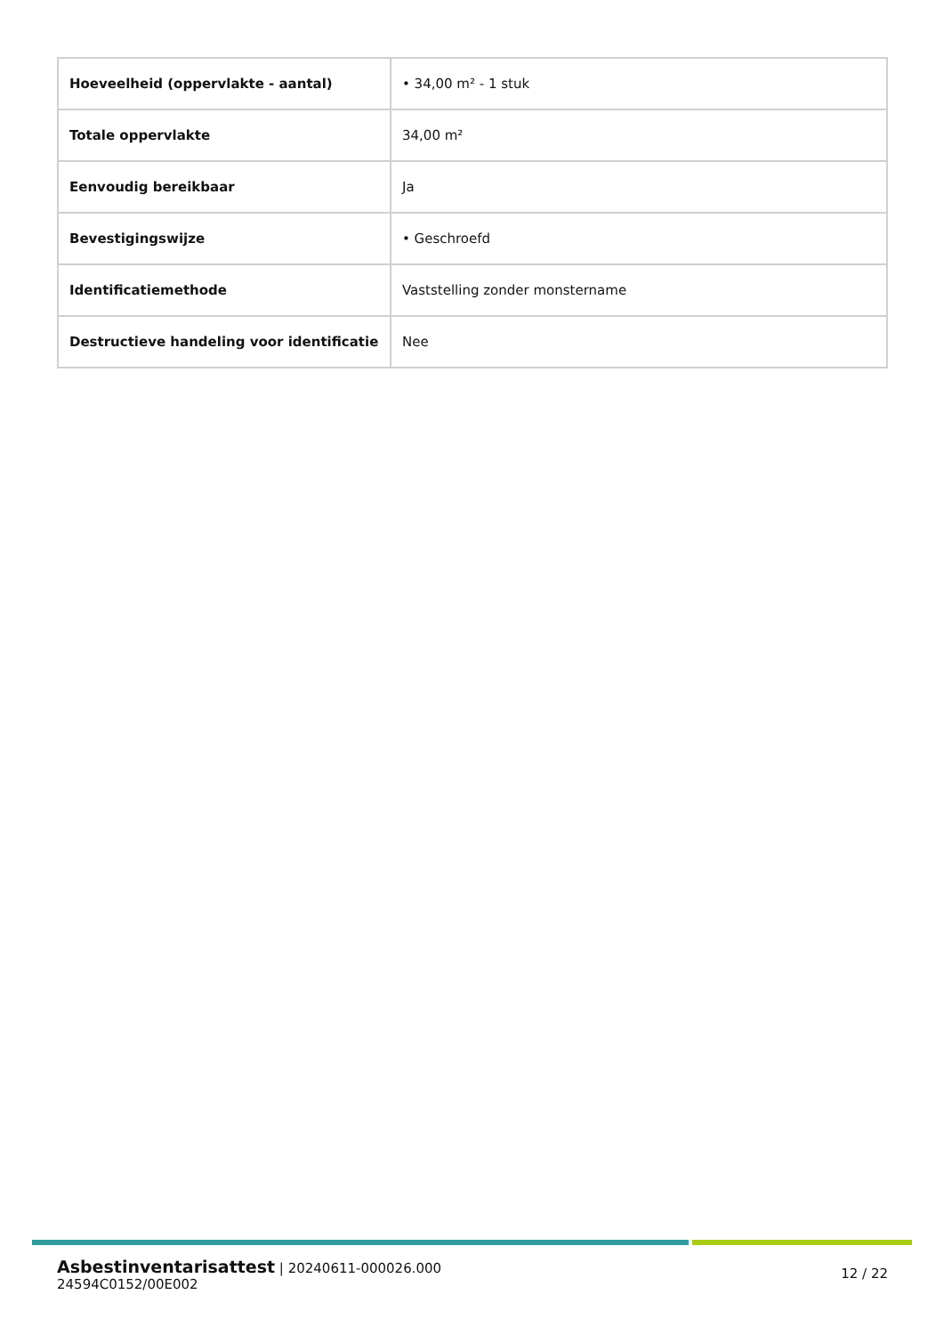| Hoeveelheid (oppervlakte - aantal) | • 34,00 m² - 1 stuk |
| Totale oppervlakte | 34,00 m² |
| Eenvoudig bereikbaar | Ja |
| Bevestigingswijze | • Geschroefd |
| Identificatiemethode | Vaststelling zonder monstername |
| Destructieve handeling voor identificatie | Nee |
Asbestinventarisattest | 20240611-000026.000
24594C0152/00E002
12 / 22